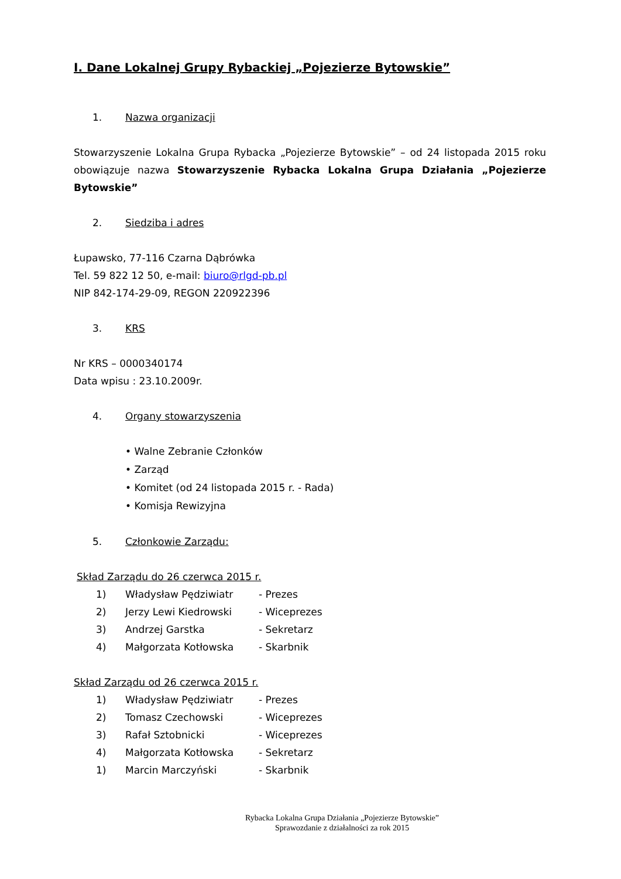I. Dane Lokalnej Grupy Rybackiej „Pojezierze Bytowskie”
1. Nazwa organizacji
Stowarzyszenie Lokalna Grupa Rybacka „Pojezierze Bytowskie” – od 24 listopada 2015 roku obowiązuje nazwa Stowarzyszenie Rybacka Lokalna Grupa Działania „Pojezierze Bytowskie”
2. Siedziba i adres
Łupawsko, 77-116 Czarna Dąbrówka
Tel. 59 822 12 50, e-mail: biuro@rlgd-pb.pl
NIP 842-174-29-09, REGON 220922396
3. KRS
Nr KRS – 0000340174
Data wpisu : 23.10.2009r.
4. Organy stowarzyszenia
• Walne Zebranie Członków
• Zarząd
• Komitet (od 24 listopada 2015 r. - Rada)
• Komisja Rewizyjna
5. Członkowie Zarządu:
Skład Zarządu do 26 czerwca 2015 r.
1) Władysław Pędziwiatr - Prezes
2) Jerzy Lewi Kiedrowski - Wiceprezes
3) Andrzej Garstka - Sekretarz
4) Małgorzata Kotłowska - Skarbnik
Skład Zarządu od 26 czerwca 2015 r.
1) Władysław Pędziwiatr - Prezes
2) Tomasz Czechowski - Wiceprezes
3) Rafał Sztobnicki - Wiceprezes
4) Małgorzata Kotłowska - Sekretarz
1) Marcin Marczyński - Skarbnik
Rybacka Lokalna Grupa Działania „Pojezierze Bytowskie”
Sprawozdanie z działalności za rok 2015